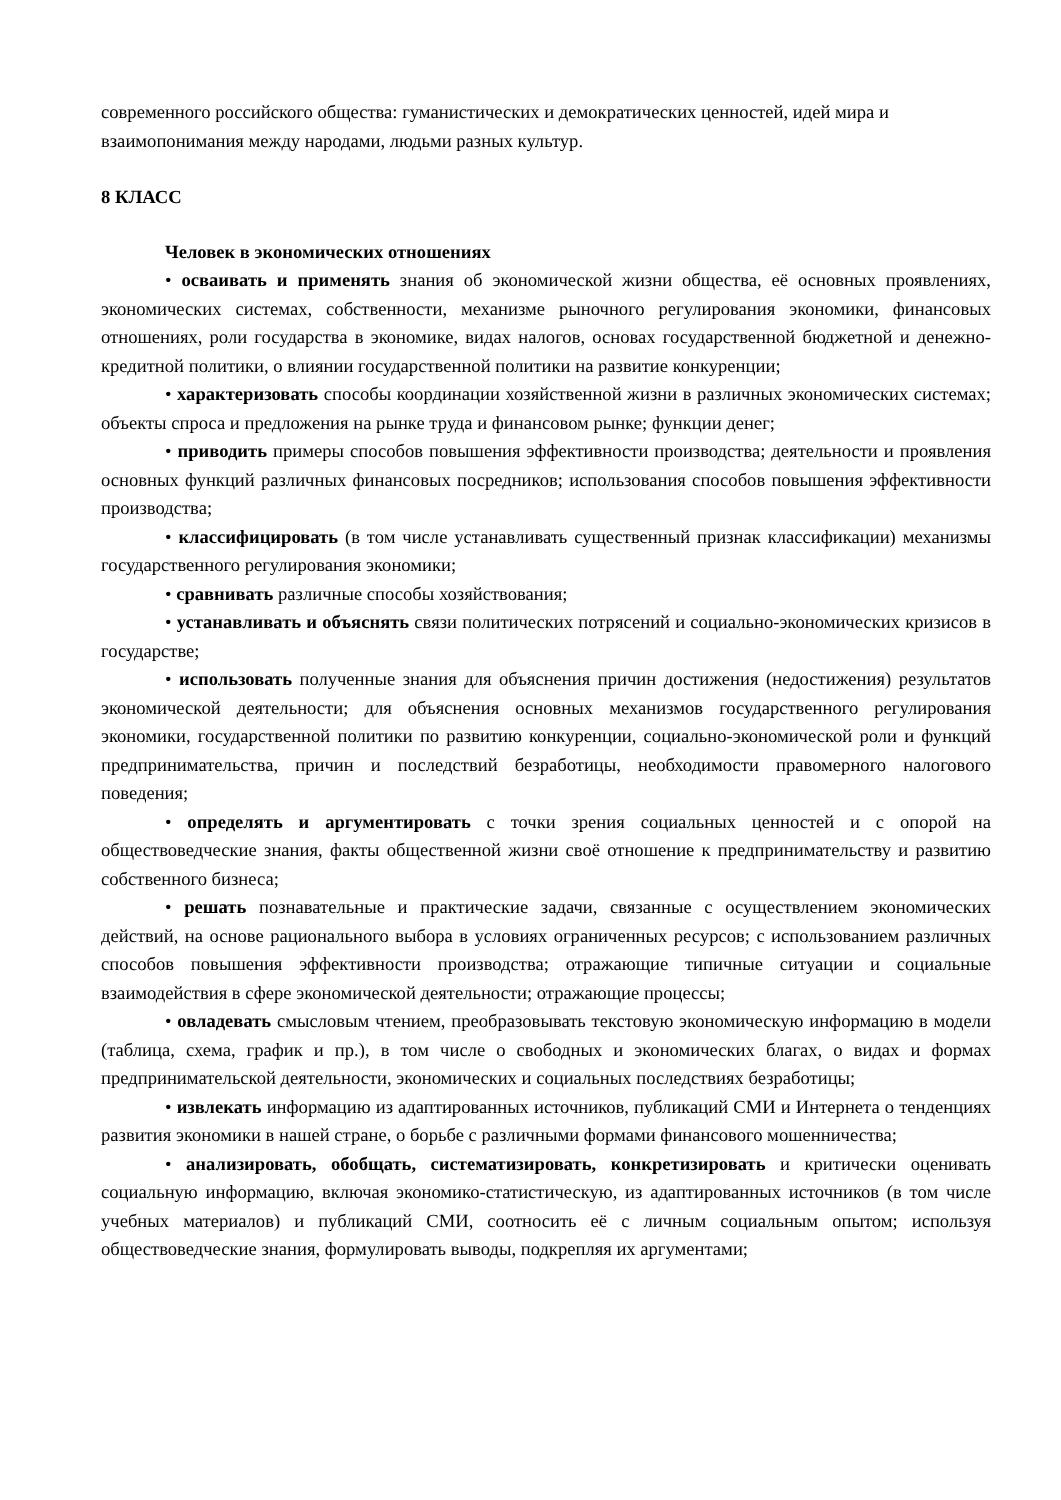современного российского общества: гуманистических и демократических ценностей, идей мира и взаимопонимания между народами, людьми разных культур.
8 КЛАСС
Человек в экономических отношениях
• осваивать и применять знания об экономической жизни общества, её основных проявлениях, экономических системах, собственности, механизме рыночного регулирования экономики, финансовых отношениях, роли государства в экономике, видах налогов, основах государственной бюджетной и денежно-кредитной политики, о влиянии государственной политики на развитие конкуренции;
• характеризовать способы координации хозяйственной жизни в различных экономических системах; объекты спроса и предложения на рынке труда и финансовом рынке; функции денег;
• приводить примеры способов повышения эффективности производства; деятельности и проявления основных функций различных финансовых посредников; использования способов повышения эффективности производства;
• классифицировать (в том числе устанавливать существенный признак классификации) механизмы государственного регулирования экономики;
• сравнивать различные способы хозяйствования;
• устанавливать и объяснять связи политических потрясений и социально-экономических кризисов в государстве;
• использовать полученные знания для объяснения причин достижения (недостижения) результатов экономической деятельности; для объяснения основных механизмов государственного регулирования экономики, государственной политики по развитию конкуренции, социально-экономической роли и функций предпринимательства, причин и последствий безработицы, необходимости правомерного налогового поведения;
• определять и аргументировать с точки зрения социальных ценностей и с опорой на обществоведческие знания, факты общественной жизни своё отношение к предпринимательству и развитию собственного бизнеса;
• решать познавательные и практические задачи, связанные с осуществлением экономических действий, на основе рационального выбора в условиях ограниченных ресурсов; с использованием различных способов повышения эффективности производства; отражающие типичные ситуации и социальные взаимодействия в сфере экономической деятельности; отражающие процессы;
• овладевать смысловым чтением, преобразовывать текстовую экономическую информацию в модели (таблица, схема, график и пр.), в том числе о свободных и экономических благах, о видах и формах предпринимательской деятельности, экономических и социальных последствиях безработицы;
• извлекать информацию из адаптированных источников, публикаций СМИ и Интернета о тенденциях развития экономики в нашей стране, о борьбе с различными формами финансового мошенничества;
• анализировать, обобщать, систематизировать, конкретизировать и критически оценивать социальную информацию, включая экономико-статистическую, из адаптированных источников (в том числе учебных материалов) и публикаций СМИ, соотносить её с личным социальным опытом; используя обществоведческие знания, формулировать выводы, подкрепляя их аргументами;